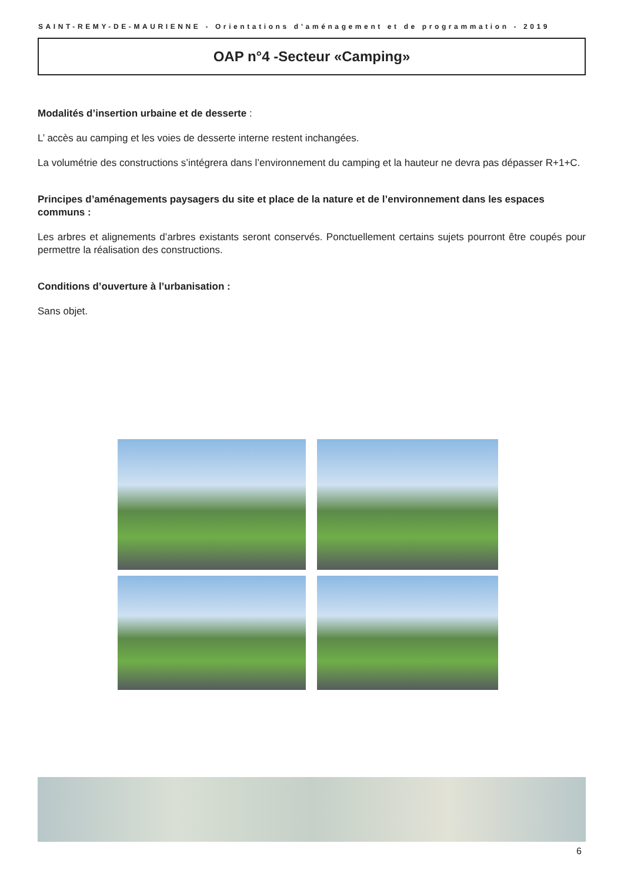SAINT-REMY-DE-MAURIENNE - Orientations d’aménagement et de programmation - 2019
OAP n°4 -Secteur «Camping»
Modalités d’insertion urbaine et de desserte :
L’ accès au camping et les voies de desserte interne restent inchangées.
La volumétrie des constructions s’intégrera dans l’environnement du camping et la hauteur ne devra pas dépasser R+1+C.
Principes d’aménagements paysagers du site et place de la nature et de l’environnement dans les espaces communs :
Les arbres et alignements d’arbres existants seront conservés. Ponctuellement certains sujets pourront être coupés pour permettre la réalisation des constructions.
Conditions d’ouverture à l’urbanisation :
Sans objet.
6